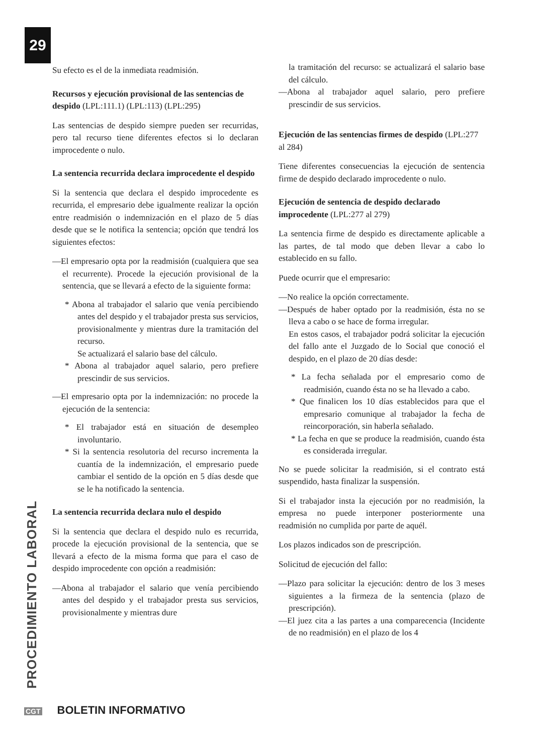29
PROCEDIMIENTO LABORAL
Su efecto es el de la inmediata readmisión.
Recursos y ejecución provisional de las sentencias de despido (LPL:111.1) (LPL:113) (LPL:295)
Las sentencias de despido siempre pueden ser recurridas, pero tal recurso tiene diferentes efectos si lo declaran improcedente o nulo.
La sentencia recurrida declara improcedente el despido
Si la sentencia que declara el despido improcedente es recurrida, el empresario debe igualmente realizar la opción entre readmisión o indemnización en el plazo de 5 días desde que se le notifica la sentencia; opción que tendrá los siguientes efectos:
—El empresario opta por la readmisión (cualquiera que sea el recurrente). Procede la ejecución provisional de la sentencia, que se llevará a efecto de la siguiente forma:
* Abona al trabajador el salario que venía percibiendo antes del despido y el trabajador presta sus servicios, provisionalmente y mientras dure la tramitación del recurso.
Se actualizará el salario base del cálculo.
* Abona al trabajador aquel salario, pero prefiere prescindir de sus servicios.
—El empresario opta por la indemnización: no procede la ejecución de la sentencia:
* El trabajador está en situación de desempleo involuntario.
* Si la sentencia resolutoria del recurso incrementa la cuantía de la indemnización, el empresario puede cambiar el sentido de la opción en 5 días desde que se le ha notificado la sentencia.
La sentencia recurrida declara nulo el despido
Si la sentencia que declara el despido nulo es recurrida, procede la ejecución provisional de la sentencia, que se llevará a efecto de la misma forma que para el caso de despido improcedente con opción a readmisión:
—Abona al trabajador el salario que venía percibiendo antes del despido y el trabajador presta sus servicios, provisionalmente y mientras dure
la tramitación del recurso: se actualizará el salario base del cálculo.
—Abona al trabajador aquel salario, pero prefiere prescindir de sus servicios.
Ejecución de las sentencias firmes de despido (LPL:277 al 284)
Tiene diferentes consecuencias la ejecución de sentencia firme de despido declarado improcedente o nulo.
Ejecución de sentencia de despido declarado improcedente (LPL:277 al 279)
La sentencia firme de despido es directamente aplicable a las partes, de tal modo que deben llevar a cabo lo establecido en su fallo.
Puede ocurrir que el empresario:
—No realice la opción correctamente.
—Después de haber optado por la readmisión, ésta no se lleva a cabo o se hace de forma irregular.
En estos casos, el trabajador podrá solicitar la ejecución del fallo ante el Juzgado de lo Social que conoció el despido, en el plazo de 20 días desde:
* La fecha señalada por el empresario como de readmisión, cuando ésta no se ha llevado a cabo.
* Que finalicen los 10 días establecidos para que el empresario comunique al trabajador la fecha de reincorporación, sin haberla señalado.
* La fecha en que se produce la readmisión, cuando ésta es considerada irregular.
No se puede solicitar la readmisión, si el contrato está suspendido, hasta finalizar la suspensión.
Si el trabajador insta la ejecución por no readmisión, la empresa no puede interponer posteriormente una readmisión no cumplida por parte de aquél.
Los plazos indicados son de prescripción.
Solicitud de ejecución del fallo:
—Plazo para solicitar la ejecución: dentro de los 3 meses siguientes a la firmeza de la sentencia (plazo de prescripción).
—El juez cita a las partes a una comparecencia (Incidente de no readmisión) en el plazo de los 4
CGT BOLETIN INFORMATIVO